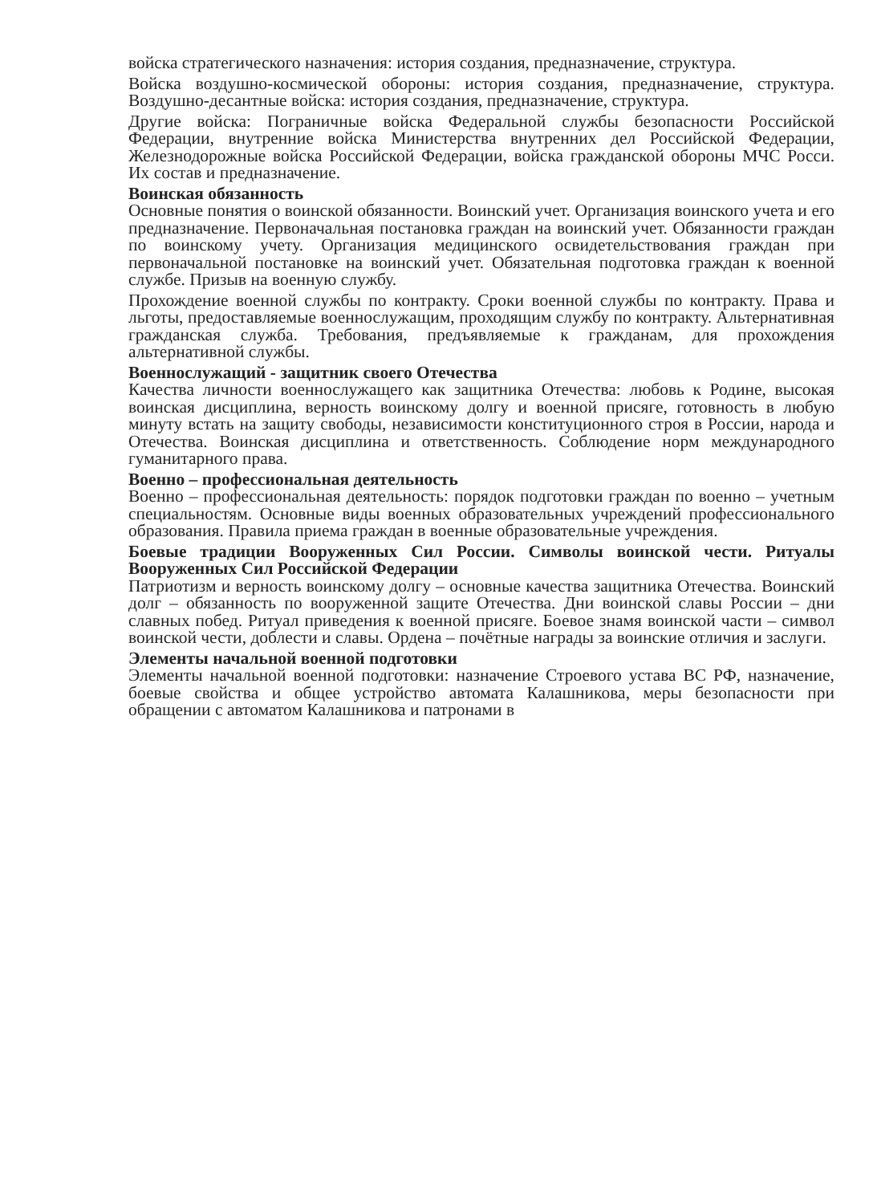войска стратегического назначения: история создания, предназначение, структура.
Войска воздушно-космической обороны: история создания, предназначение, структура. Воздушно-десантные войска: история создания, предназначение, структура.
Другие войска: Пограничные войска Федеральной службы безопасности Российской Федерации, внутренние войска Министерства внутренних дел Российской Федерации, Железнодорожные войска Российской Федерации, войска гражданской обороны МЧС Росси. Их состав и предназначение.
Воинская обязанность
Основные понятия о воинской обязанности. Воинский учет. Организация воинского учета и его предназначение. Первоначальная постановка граждан на воинский учет. Обязанности граждан по воинскому учету. Организация медицинского освидетельствования граждан при первоначальной постановке на воинский учет. Обязательная подготовка граждан к военной службе. Призыв на военную службу.
Прохождение военной службы по контракту. Сроки военной службы по контракту. Права и льготы, предоставляемые военнослужащим, проходящим службу по контракту. Альтернативная гражданская служба. Требования, предъявляемые к гражданам, для прохождения альтернативной службы.
Военнослужащий - защитник своего Отечества
Качества личности военнослужащего как защитника Отечества: любовь к Родине, высокая воинская дисциплина, верность воинскому долгу и военной присяге, готовность в любую минуту встать на защиту свободы, независимости конституционного строя в России, народа и Отечества. Воинская дисциплина и ответственность. Соблюдение норм международного гуманитарного права.
Военно – профессиональная деятельность
Военно – профессиональная деятельность: порядок подготовки граждан по военно – учетным специальностям. Основные виды военных образовательных учреждений профессионального образования. Правила приема граждан в военные образовательные учреждения.
Боевые традиции Вооруженных Сил России. Символы воинской чести. Ритуалы Вооруженных Сил Российской Федерации
Патриотизм и верность воинскому долгу – основные качества защитника Отечества. Воинский долг – обязанность по вооруженной защите Отечества. Дни воинской славы России – дни славных побед. Ритуал приведения к военной присяге. Боевое знамя воинской части – символ воинской чести, доблести и славы. Ордена – почётные награды за воинские отличия и заслуги.
Элементы начальной военной подготовки
Элементы начальной военной подготовки: назначение Строевого устава ВС РФ, назначение, боевые свойства и общее устройство автомата Калашникова, меры безопасности при обращении с автоматом Калашникова и патронами в